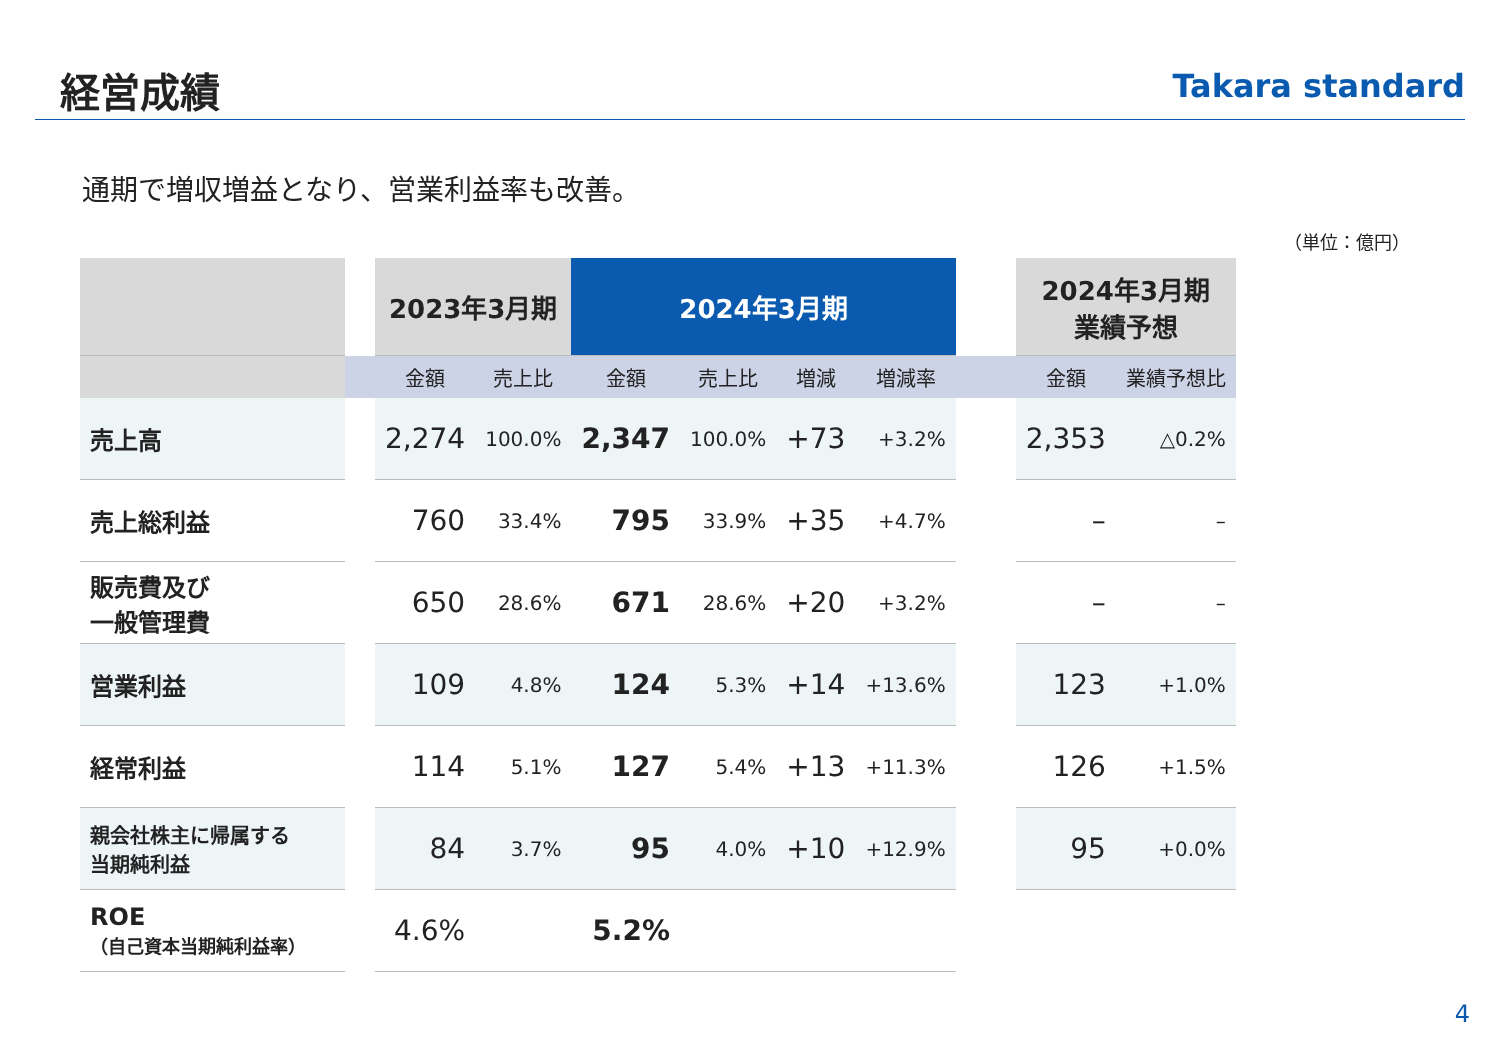経営成績
Takara standard
通期で増収増益となり、営業利益率も改善。
（単位：億円）
| | | 2023年3月期 | | 2024年3月期 | | | | | 2024年3月期 業績予想 | |
| --- | --- | --- | --- | --- | --- | --- | --- | --- | --- | --- |
| | | 金額 | 売上比 | 金額 | 売上比 | 増減 | 増減率 | | 金額 | 業績予想比 |
| 売上高 | | 2,274 | 100.0% | 2,347 | 100.0% | +73 | +3.2% | | 2,353 | △0.2% |
| 売上総利益 | | 760 | 33.4% | 795 | 33.9% | +35 | +4.7% | | – | – |
| 販売費及び 一般管理費 | | 650 | 28.6% | 671 | 28.6% | +20 | +3.2% | | – | – |
| 営業利益 | | 109 | 4.8% | 124 | 5.3% | +14 | +13.6% | | 123 | +1.0% |
| 経常利益 | | 114 | 5.1% | 127 | 5.4% | +13 | +11.3% | | 126 | +1.5% |
| 親会社株主に帰属する 当期純利益 | | 84 | 3.7% | 95 | 4.0% | +10 | +12.9% | | 95 | +0.0% |
| ROE （自己資本当期純利益率） | | 4.6% | | 5.2% | | | | | | |
4